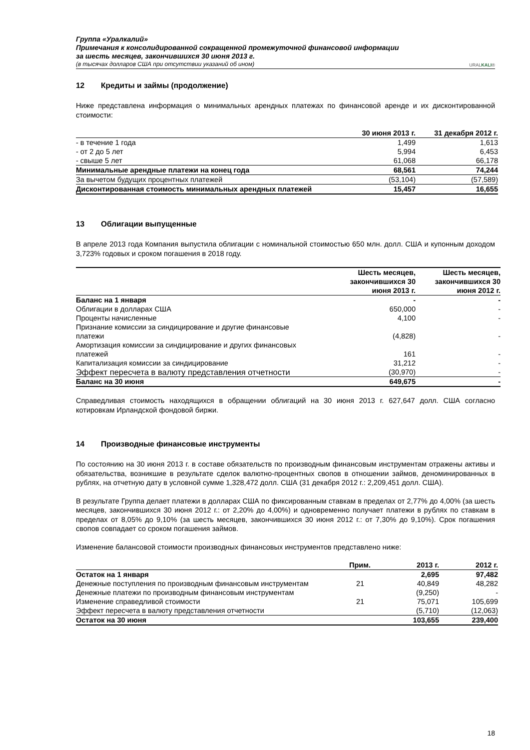Группа «Уралкалий»
Примечания к консолидированной сокращенной промежуточной финансовой информации
за шесть месяцев, закончившихся 30 июня 2013 г.
(в тысячах долларов США при отсутствии указаний об ином)
URALKALI®
12 Кредиты и займы (продолжение)
Ниже представлена информация о минимальных арендных платежах по финансовой аренде и их дисконтированной стоимости:
| | 30 июня 2013 г. | 31 декабря 2012 г. |
| --- | --- | --- |
| - в течение 1 года | 1,499 | 1,613 |
| - от 2 до 5 лет | 5,994 | 6,453 |
| - свыше 5 лет | 61,068 | 66,178 |
| Минимальные арендные платежи на конец года | 68,561 | 74,244 |
| За вычетом будущих процентных платежей | (53,104) | (57,589) |
| Дисконтированная стоимость минимальных арендных платежей | 15,457 | 16,655 |
13 Облигации выпущенные
В апреле 2013 года Компания выпустила облигации с номинальной стоимостью 650 млн. долл. США и купонным доходом 3,723% годовых и сроком погашения в 2018 году.
| | Шесть месяцев, закончившихся 30 июня 2013 г. | Шесть месяцев, закончившихся 30 июня 2012 г. |
| --- | --- | --- |
| Баланс на 1 января | - | - |
| Облигации в долларах США | 650,000 | - |
| Проценты начисленные | 4,100 | - |
| Признание комиссии за синдицирование и другие финансовые платежи | (4,828) | - |
| Амортизация комиссии за синдицирование и других финансовых платежей | 161 | - |
| Капитализация комиссии за синдицирование | 31,212 | - |
| Эффект пересчета в валюту представления отчетности | (30,970) | - |
| Баланс на 30 июня | 649,675 | - |
Справедливая стоимость находящихся в обращении облигаций на 30 июня 2013 г. 627,647 долл. США согласно котировкам Ирландской фондовой биржи.
14 Производные финансовые инструменты
По состоянию на 30 июня 2013 г. в составе обязательств по производным финансовым инструментам отражены активы и обязательства, возникшие в результате сделок валютно-процентных свопов в отношении займов, деноминированных в рублях, на отчетную дату в условной сумме 1,328,472 долл. США (31 декабря 2012 г.: 2,209,451 долл. США).
В результате Группа делает платежи в долларах США по фиксированным ставкам в пределах от 2,77% до 4,00% (за шесть месяцев, закончившихся 30 июня 2012 г.: от 2,20% до 4,00%) и одновременно получает платежи в рублях по ставкам в пределах от 8,05% до 9,10% (за шесть месяцев, закончившихся 30 июня 2012 г.: от 7,30% до 9,10%). Срок погашения свопов совпадает со сроком погашения займов.
Изменение балансовой стоимости производных финансовых инструментов представлено ниже:
| | Прим. | 2013 г. | 2012 г. |
| --- | --- | --- | --- |
| Остаток на 1 января | | 2,695 | 97,482 |
| Денежные поступления по производным финансовым инструментам | 21 | 40,849 | 48,282 |
| Денежные платежи по производным финансовым инструментам | | (9,250) | - |
| Изменение справедливой стоимости | 21 | 75,071 | 105,699 |
| Эффект пересчета в валюту представления отчетности | | (5,710) | (12,063) |
| Остаток на 30 июня | | 103,655 | 239,400 |
18